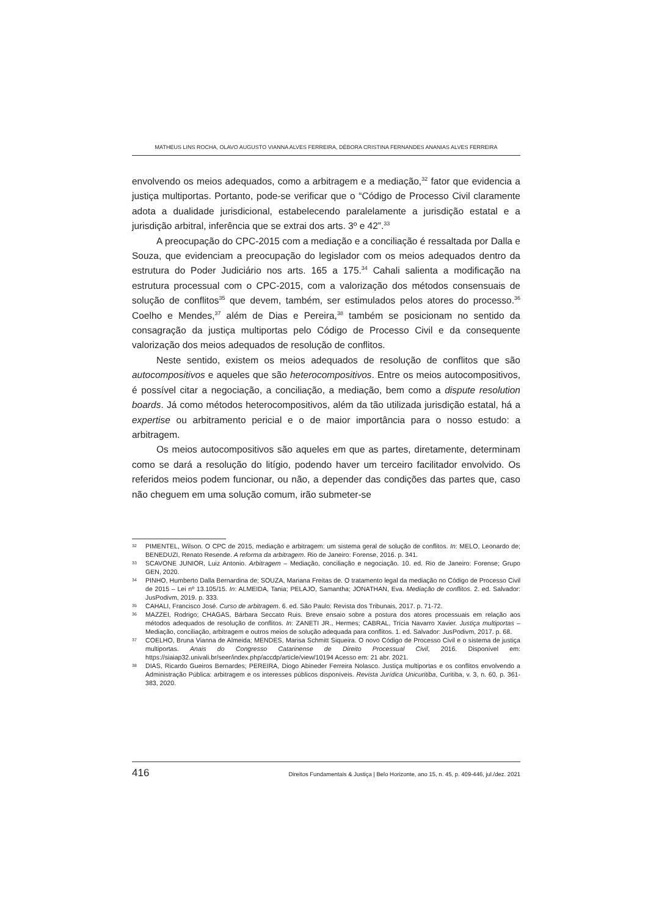MATHEUS LINS ROCHA, OLAVO AUGUSTO VIANNA ALVES FERREIRA, DÉBORA CRISTINA FERNANDES ANANIAS ALVES FERREIRA
envolvendo os meios adequados, como a arbitragem e a mediação,<sup>32</sup> fator que evidencia a justiça multiportas. Portanto, pode-se verificar que o “Código de Processo Civil claramente adota a dualidade jurisdicional, estabelecendo paralelamente a jurisdição estatal e a jurisdição arbitral, inferência que se extrai dos arts. 3º e 42”.<sup>33</sup>
A preocupação do CPC-2015 com a mediação e a conciliação é ressaltada por Dalla e Souza, que evidenciam a preocupação do legislador com os meios adequados dentro da estrutura do Poder Judiciário nos arts. 165 a 175.<sup>34</sup> Cahali salienta a modificação na estrutura processual com o CPC-2015, com a valorização dos métodos consensuais de solução de conflitos<sup>35</sup> que devem, também, ser estimulados pelos atores do processo.<sup>36</sup> Coelho e Mendes,<sup>37</sup> além de Dias e Pereira,<sup>38</sup> também se posicionam no sentido da consagração da justiça multiportas pelo Código de Processo Civil e da consequente valorização dos meios adequados de resolução de conflitos.
Neste sentido, existem os meios adequados de resolução de conflitos que são autocompositivos e aqueles que são heterocompositivos. Entre os meios autocompositivos, é possível citar a negociação, a conciliação, a mediação, bem como a dispute resolution boards. Já como métodos heterocompositivos, além da tão utilizada jurisdição estatal, há a expertise ou arbitramento pericial e o de maior importância para o nosso estudo: a arbitragem.
Os meios autocompositivos são aqueles em que as partes, diretamente, determinam como se dará a resolução do litígio, podendo haver um terceiro facilitador envolvido. Os referidos meios podem funcionar, ou não, a depender das condições das partes que, caso não cheguem em uma solução comum, irão submeter-se
32 PIMENTEL, Wilson. O CPC de 2015, mediação e arbitragem: um sistema geral de solução de conflitos. In: MELO, Leonardo de; BENEDUZI, Renato Resende. A reforma da arbitragem. Rio de Janeiro: Forense, 2016. p. 341.
33 SCAVONE JUNIOR, Luiz Antonio. Arbitragem – Mediação, conciliação e negociação. 10. ed. Rio de Janeiro: Forense; Grupo GEN, 2020.
34 PINHO, Humberto Dalla Bernardina de; SOUZA, Mariana Freitas de. O tratamento legal da mediação no Código de Processo Civil de 2015 – Lei nº 13.105/15. In: ALMEIDA, Tania; PELAJO, Samantha; JONATHAN, Eva. Mediação de conflitos. 2. ed. Salvador: JusPodivm, 2019. p. 333.
35 CAHALI, Francisco José. Curso de arbitragem. 6. ed. São Paulo: Revista dos Tribunais, 2017. p. 71-72.
36 MAZZEI, Rodrigo; CHAGAS, Bárbara Seccato Ruis. Breve ensaio sobre a postura dos atores processuais em relação aos métodos adequados de resolução de conflitos. In: ZANETI JR., Hermes; CABRAL, Trícia Navarro Xavier. Justiça multiportas – Mediação, conciliação, arbitragem e outros meios de solução adequada para conflitos. 1. ed. Salvador: JusPodivm, 2017. p. 68.
37 COELHO, Bruna Vianna de Almeida; MENDES, Marisa Schmitt Siqueira. O novo Código de Processo Civil e o sistema de justiça multiportas. Anais do Congresso Catarinense de Direito Processual Civil, 2016. Disponível em: https://siaiap32.univali.br/seer/index.php/accdp/article/view/10194 Acesso em: 21 abr. 2021.
38 DIAS, Ricardo Gueiros Bernardes; PEREIRA, Diogo Abineder Ferreira Nolasco. Justiça multiportas e os conflitos envolvendo a Administração Pública: arbitragem e os interesses públicos disponíveis. Revista Jurídica Unicuritiba, Curitiba, v. 3, n. 60, p. 361-383, 2020.
416 Direitos Fundamentais & Justiça | Belo Horizonte, ano 15, n. 45, p. 409-446, jul./dez. 2021